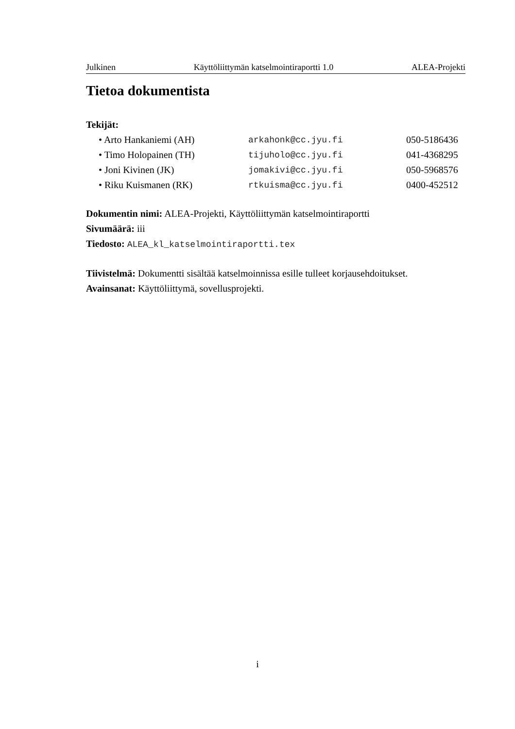Julkinen Käyttöliittymän katselmointiraportti 1.0 ALEA-Projekti
Tietoa dokumentista
Tekijät:
| • Arto Hankaniemi (AH) | arkahonk@cc.jyu.fi | 050-5186436 |
| • Timo Holopainen (TH) | tijuholo@cc.jyu.fi | 041-4368295 |
| • Joni Kivinen (JK) | jomakivi@cc.jyu.fi | 050-5968576 |
| • Riku Kuismanen (RK) | rtkuisma@cc.jyu.fi | 0400-452512 |
Dokumentin nimi: ALEA-Projekti, Käyttöliittymän katselmointiraportti
Sivumäärä: iii
Tiedosto: ALEA_kl_katselmointiraportti.tex
Tiivistelmä: Dokumentti sisältää katselmoinnissa esille tulleet korjausehdoitukset.
Avainsanat: Käyttöliittymä, sovellusprojekti.
i